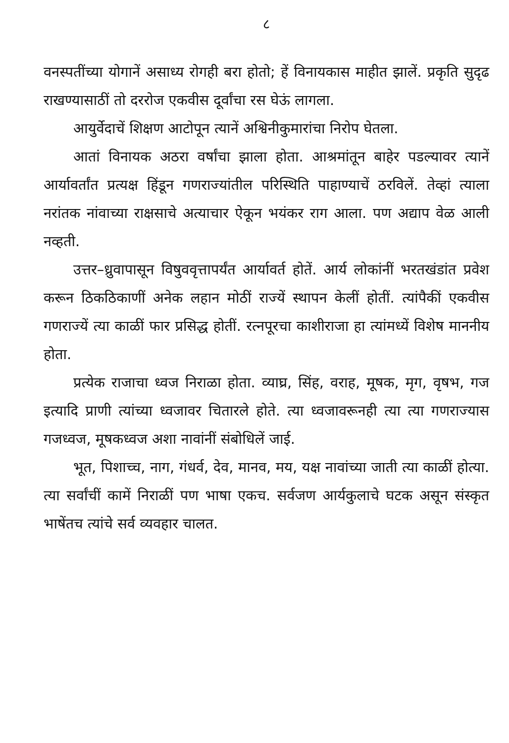८
वनस्पतींच्या योगानें असाध्य रोगही बरा होतो; हें विनायकास माहीत झालें. प्रकृति सुदृढ राखण्यासाठीं तो दररोज एकवीस दूर्वांचा रस घेऊं लागला.
आयुर्वेदाचें शिक्षण आटोपून त्यानें अश्विनीकुमारांचा निरोप घेतला.
आतां विनायक अठरा वर्षांचा झाला होता. आश्रमांतून बाहेर पडल्यावर त्यानें आर्यावर्तांत प्रत्यक्ष हिंडून गणराज्यांतील परिस्थिति पाहाण्याचें ठरविलें. तेव्हां त्याला नरांतक नांवाच्या राक्षसाचे अत्याचार ऐकून भयंकर राग आला. पण अद्याप वेळ आली नव्हती.
उत्तर–ध्रुवापासून विषुववृत्तापर्यंत आर्यावर्त होतें. आर्य लोकांनीं भरतखंडांत प्रवेश करून ठिकठिकाणीं अनेक लहान मोठीं राज्यें स्थापन केलीं होतीं. त्यांपैकीं एकवीस गणराज्यें त्या काळीं फार प्रसिद्ध होतीं. रत्नपूरचा काशीराजा हा त्यांमध्यें विशेष माननीय होता.
प्रत्येक राजाचा ध्वज निराळा होता. व्याघ्र, सिंह, वराह, मूषक, मृग, वृषभ, गज इत्यादि प्राणी त्यांच्या ध्वजावर चितारले होते. त्या ध्वजावरूनही त्या त्या गणराज्यास गजध्वज, मूषकध्वज अशा नावांनीं संबोधिलें जाई.
भूत, पिशाच्च, नाग, गंधर्व, देव, मानव, मय, यक्ष नावांच्या जाती त्या काळीं होत्या. त्या सर्वांचीं कामें निराळीं पण भाषा एकच. सर्वजण आर्यकुलाचे घटक असून संस्कृत भाषेंतच त्यांचे सर्व व्यवहार चालत.